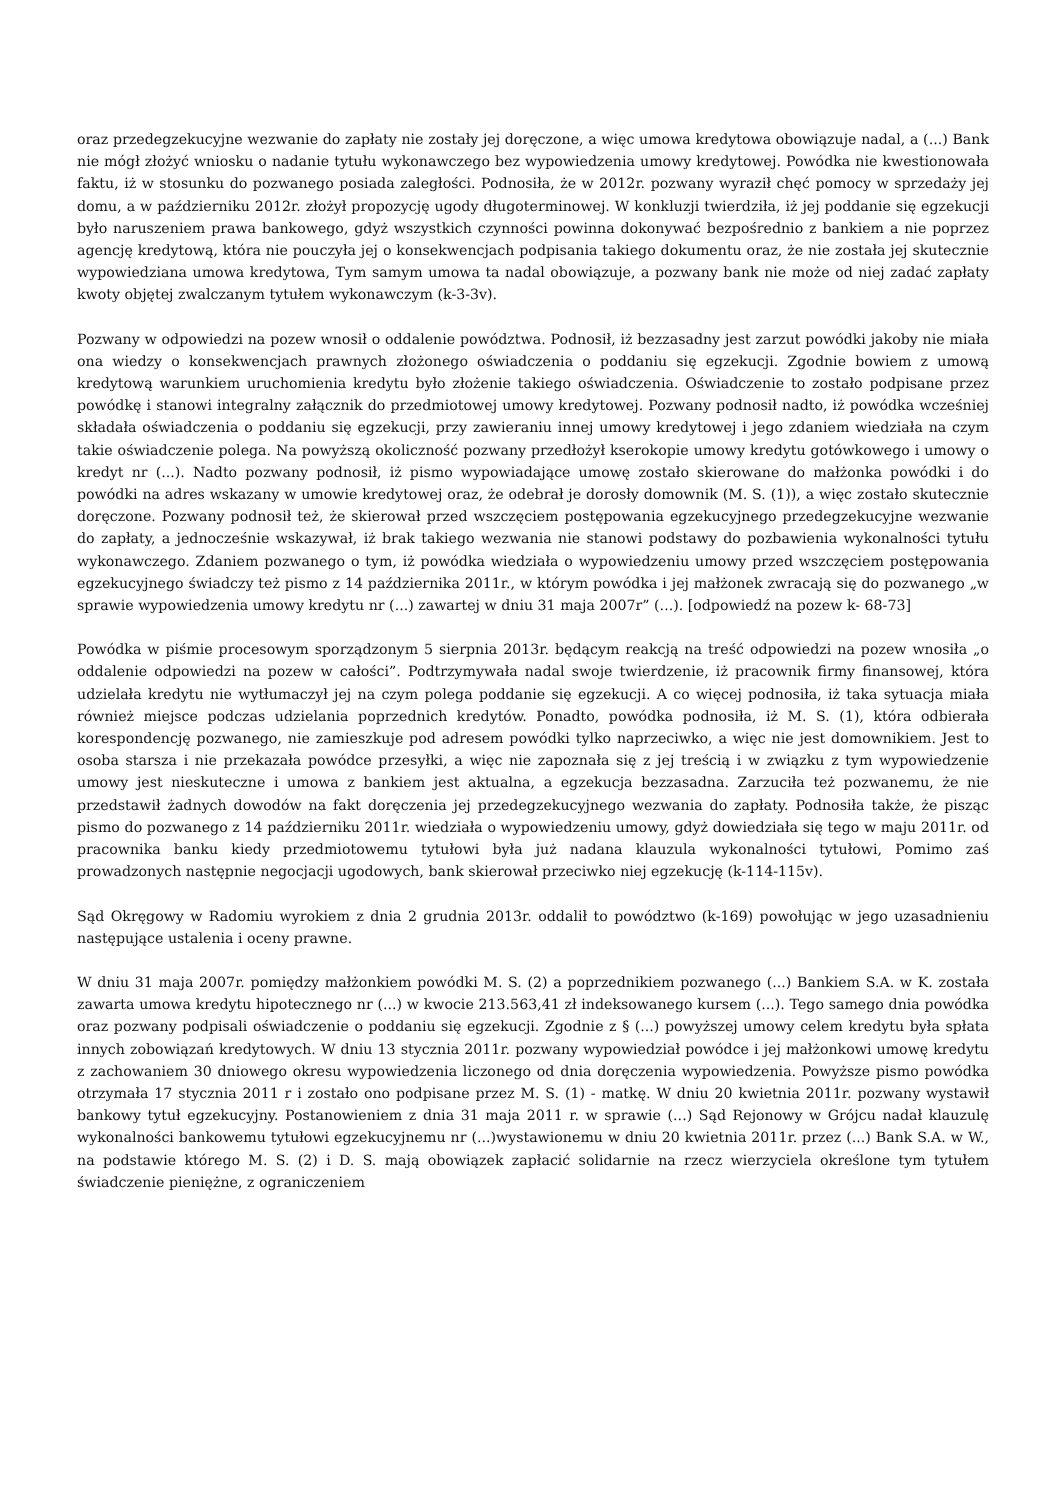oraz przedegzekucyjne wezwanie do zapłaty nie zostały jej doręczone, a więc umowa kredytowa obowiązuje nadal, a (...) Bank nie mógł złożyć wniosku o nadanie tytułu wykonawczego bez wypowiedzenia umowy kredytowej. Powódka nie kwestionowała faktu, iż w stosunku do pozwanego posiada zaległości. Podnosiła, że w 2012r. pozwany wyraził chęć pomocy w sprzedaży jej domu, a w październiku 2012r. złożył propozycję ugody długoterminowej. W konkluzji twierdziła, iż jej poddanie się egzekucji było naruszeniem prawa bankowego, gdyż wszystkich czynności powinna dokonywać bezpośrednio z bankiem a nie poprzez agencję kredytową, która nie pouczyła jej o konsekwencjach podpisania takiego dokumentu oraz, że nie została jej skutecznie wypowiedziana umowa kredytowa, Tym samym umowa ta nadal obowiązuje, a pozwany bank nie może od niej zadać zapłaty kwoty objętej zwalczanym tytułem wykonawczym (k-3-3v).
Pozwany w odpowiedzi na pozew wnosił o oddalenie powództwa. Podnosił, iż bezzasadny jest zarzut powódki jakoby nie miała ona wiedzy o konsekwencjach prawnych złożonego oświadczenia o poddaniu się egzekucji. Zgodnie bowiem z umową kredytową warunkiem uruchomienia kredytu było złożenie takiego oświadczenia. Oświadczenie to zostało podpisane przez powódkę i stanowi integralny załącznik do przedmiotowej umowy kredytowej. Pozwany podnosił nadto, iż powódka wcześniej składała oświadczenia o poddaniu się egzekucji, przy zawieraniu innej umowy kredytowej i jego zdaniem wiedziała na czym takie oświadczenie polega. Na powyższą okoliczność pozwany przedłożył kserokopie umowy kredytu gotówkowego i umowy o kredyt nr (...). Nadto pozwany podnosił, iż pismo wypowiadające umowę zostało skierowane do małżonka powódki i do powódki na adres wskazany w umowie kredytowej oraz, że odebrał je dorosły domownik (M. S. (1)), a więc zostało skutecznie doręczone. Pozwany podnosił też, że skierował przed wszczęciem postępowania egzekucyjnego przedegzekucyjne wezwanie do zapłaty, a jednocześnie wskazywał, iż brak takiego wezwania nie stanowi podstawy do pozbawienia wykonalności tytułu wykonawczego. Zdaniem pozwanego o tym, iż powódka wiedziała o wypowiedzeniu umowy przed wszczęciem postępowania egzekucyjnego świadczy też pismo z 14 października 2011r., w którym powódka i jej małżonek zwracają się do pozwanego „w sprawie wypowiedzenia umowy kredytu nr (...) zawartej w dniu 31 maja 2007r” (...). [odpowiedź na pozew k- 68-73]
Powódka w piśmie procesowym sporządzonym 5 sierpnia 2013r. będącym reakcją na treść odpowiedzi na pozew wnosiła „o oddalenie odpowiedzi na pozew w całości”. Podtrzymywała nadal swoje twierdzenie, iż pracownik firmy finansowej, która udzielała kredytu nie wytłumaczył jej na czym polega poddanie się egzekucji. A co więcej podnosiła, iż taka sytuacja miała również miejsce podczas udzielania poprzednich kredytów. Ponadto, powódka podnosiła, iż M. S. (1), która odbierała korespondencję pozwanego, nie zamieszkuje pod adresem powódki tylko naprzeciwko, a więc nie jest domownikiem. Jest to osoba starsza i nie przekazała powódce przesyłki, a więc nie zapoznała się z jej treścią i w związku z tym wypowiedzenie umowy jest nieskuteczne i umowa z bankiem jest aktualna, a egzekucja bezzasadna. Zarzuciła też pozwanemu, że nie przedstawił żadnych dowodów na fakt doręczenia jej przedegzekucyjnego wezwania do zapłaty. Podnosiła także, że pisząc pismo do pozwanego z 14 październiku 2011r. wiedziała o wypowiedzeniu umowy, gdyż dowiedziała się tego w maju 2011r. od pracownika banku kiedy przedmiotowemu tytułowi była już nadana klauzula wykonalności tytułowi, Pomimo zaś prowadzonych następnie negocjacji ugodowych, bank skierował przeciwko niej egzekucję (k-114-115v).
Sąd Okręgowy w Radomiu wyrokiem z dnia 2 grudnia 2013r. oddalił to powództwo (k-169) powołując w jego uzasadnieniu następujące ustalenia i oceny prawne.
W dniu 31 maja 2007r. pomiędzy małżonkiem powódki M. S. (2) a poprzednikiem pozwanego (...) Bankiem S.A. w K. została zawarta umowa kredytu hipotecznego nr (...) w kwocie 213.563,41 zł indeksowanego kursem (...). Tego samego dnia powódka oraz pozwany podpisali oświadczenie o poddaniu się egzekucji. Zgodnie z § (...) powyższej umowy celem kredytu była spłata innych zobowiązań kredytowych. W dniu 13 stycznia 2011r. pozwany wypowiedział powódce i jej małżonkowi umowę kredytu z zachowaniem 30 dniowego okresu wypowiedzenia liczonego od dnia doręczenia wypowiedzenia. Powyższe pismo powódka otrzymała 17 stycznia 2011 r i zostało ono podpisane przez M. S. (1) - matkę. W dniu 20 kwietnia 2011r. pozwany wystawił bankowy tytuł egzekucyjny. Postanowieniem z dnia 31 maja 2011 r. w sprawie (...) Sąd Rejonowy w Grójcu nadał klauzulę wykonalności bankowemu tytułowi egzekucyjnemu nr (...)wystawionemu w dniu 20 kwietnia 2011r. przez (...) Bank S.A. w W., na podstawie którego M. S. (2) i D. S. mają obowiązek zapłacić solidarnie na rzecz wierzyciela określone tym tytułem świadczenie pieniężne, z ograniczeniem